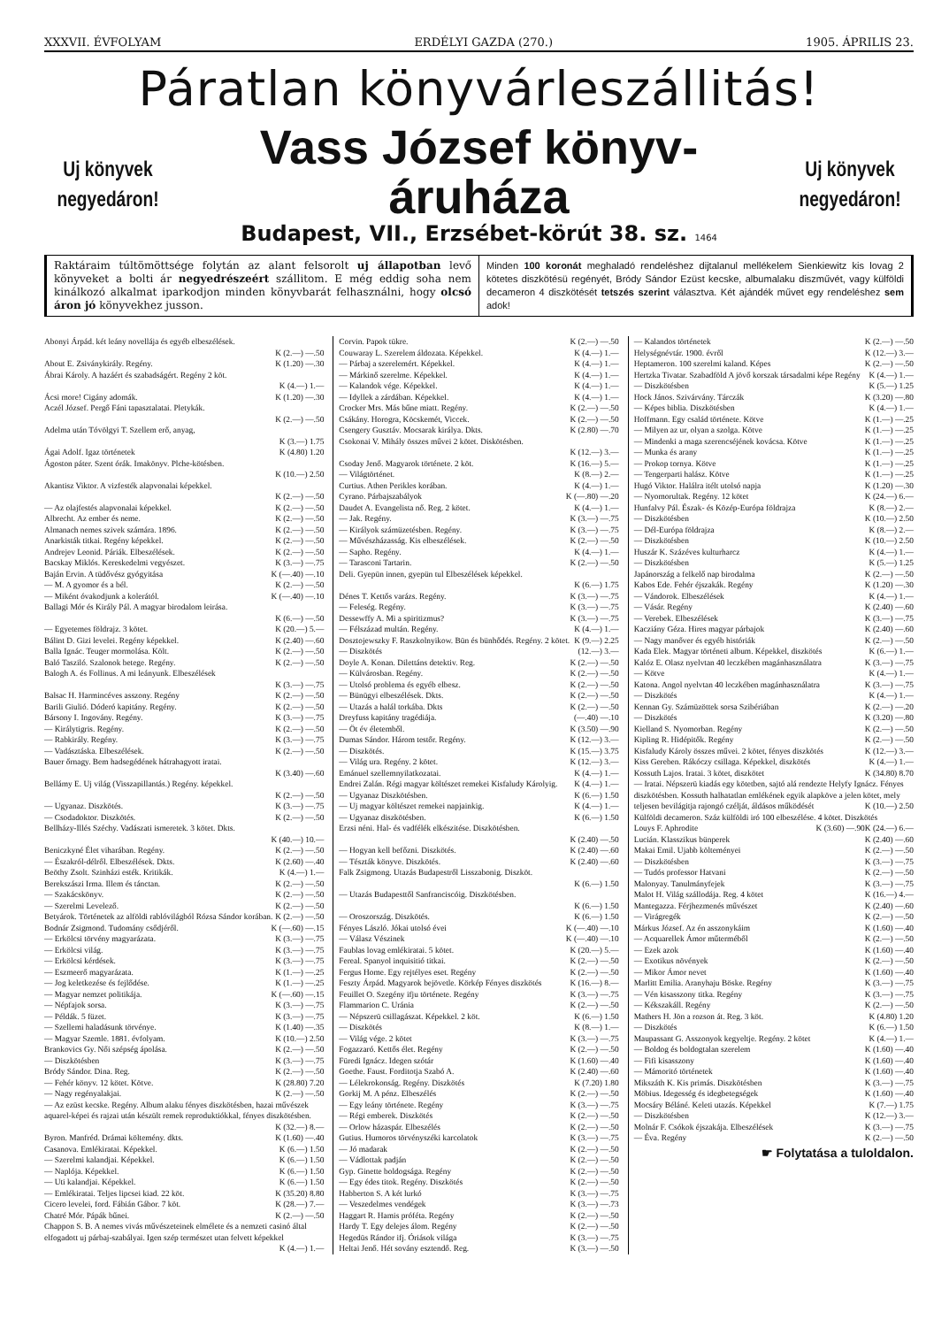XXXVII. ÉVFOLYAM ERDÉLYI GAZDA (270.) 1905. ÁPRILIS 23.
Páratlan könyvárleszállitás!
Uj könyvek
negyedáron!
Vass József könyv-áruháza
Budapest, VII., Erzsébet-körút 38. sz. 1464
Uj könyvek
negyedáron!
Raktáraim túltömöttsége folytán az alant felsorolt uj állapotban levő könyveket a bolti ár negyedrészeért szállitom. E még eddig soha nem kinálkozó alkalmat iparkodjon minden könyvbarát felhasználni, hogy olcsó áron jó könyvekhez jusson.
Minden 100 koronát meghaladó rendeléshez dijtalanul mellékelem Sienkiewitz kis lovag 2 kötetes diszkötésü regényét, Bródy Sándor Ezüst kecske, albumalaku diszművét, vagy külföldi decameron 4 diszkötését tetszés szerint választva. Két ajándék művet egy rendeléshez sem adok!
Abonyi Árpád. két leány novellája és egyéb elbeszélések.
K (2.—) —.50
About E. Zsiványkirály. Regény. K (1.20) —.30
Ábrai Károly. A hazáért és szabadságért. Regény 2 köt.
K (4.—) 1.—
Ácsi more! Cigány adomák. K (1.20) —.30
Aczél József. Pergő Fáni tapasztalatai. Pletykák.
K (2.—) —.50
Adelma után Tóvölgyi T. Szellem erő, anyag,
K (3.—) 1.75
Ágai Adolf. Igaz történetek K (4.80) 1.20
Ágoston páter. Szent órák. Imakönyv. Plche-kötésben.
K (10.—) 2.50
Akantisz Viktor. A vizfesték alapvonalai képekkel.
K (2.—) —.50
— Az olajfestés alapvonalai képekkel. K (2.—) —.50
Albrecht. Az ember és neme. K (2.—) —.50
Almanach nemes szivek számára. 1896. K (2.—) —.50
Anarkisták titkai. Regény képekkel. K (2.—) —.50
Andrejev Leonid. Páriák. Elbeszélések. K (2.—) —.50
Bacskay Miklós. Kereskedelmi vegyészet. K (3.—) —.75
Baján Ervin. A tüdővész gyógyitása K (—.40) —.10
— M. A gyomor és a bél. K (2.—) —.50
— Miként óvakodjunk a kolerától. K (—.40) —.10
Ballagi Mór és Király Pál. A magyar birodalom leirása.
K (6.—) —.50
— Egyetemes földrajz. 3 kötet. K (20.—) 5.—
Bálint D. Gizi levelei. Regény képekkel. K (2.40) —.60
Balla Ignác. Teuger mormolása. Költ. K (2.—) —.50
Baló Tasziló. Szalonok betege. Regény. K (2.—) —.50
Balogh A. és Follinus. A mi leányunk. Elbeszélések
K (3.—) —.75
Balsac H. Harmincéves asszony. Regény K (2.—) —.50
Barili Giulió. Dóderó kapitány. Regény. K (2.—) —.50
Bársony I. Ingovány. Regény. K (3.—) —.75
— Királytigris. Regény. K (2.—) —.50
— Rabkirály. Regény. K (3.—) —.75
— Vadásztáska. Elbeszélések. K (2.—) —.50
Bauer őrnagy. Bem hadsegédének hátrahagyott iratai.
K (3.40) —.60
Bellámy E. Uj világ (Visszapillantás.) Regény. képekkel.
K (2.—) —.50
— Ugyanaz. Diszkötés. K (3.—) —.75
— Csodadoktor. Diszkötés. K (2.—) —.50
Bellházy-Illés Széchy. Vadászati ismeretek. 3 kötet. Dkts.
K (40.—) 10.—
Beniczkyné Élet viharában. Regény. K (2.—) —.50
— Északról-délről. Elbeszélések. Dkts. K (2.60) —.40
Beöthy Zsolt. Szinházi esték. Kritikák. K (4.—) 1.—
Berekszászi Irma. Illem és tánctan. K (2.—) —.50
— Szakácskönyv. K (2.—) —.50
— Szerelmi Levelező. K (2.—) —.50
Betyárok. Történetek az alföldi rablóvilágból Rózsa Sándor korában. K (2.—) —.50
Bodnár Zsigmond. Tudomány csődjéről. K (—.60) —.15
— Erkölcsi törvény magyarázata. K (3.—) —.75
— Erkölcsi világ. K (3.—) —.75
— Erkölcsi kérdések. K (3.—) —.75
— Eszmeerő magyarázata. K (1.—) —.25
— Jog keletkezése és fejlődése. K (1.—) —.25
— Magyar nemzet politikája. K (—.60) —.15
— Népfajok sorsa. K (3.—) —.75
— Példák. 5 füzet. K (3.—) —.75
— Szellemi haladásunk törvénye. K (1.40) —.35
— Magyar Szemle. 1881. évfolyam. K (10.—) 2.50
Brankovics Gy. Női szépség ápolása. K (2.—) —.50
— Diszkötésben K (3.—) —.75
Bródy Sándor. Dina. Reg. K (2.—) —.50
— Fehér könyv. 12 kötet. Kötve. K (28.80) 7.20
— Nagy regényalakjai. K (2.—) —.50
— Az ezüst kecske. Regény. Album alaku fényes diszkötésben, hazai művészek aquarel-képei és rajzai után készült remek reproduktiókkal, fényes diszkötésben.
K (32.—) 8.—
Byron. Manfréd. Drámai költemény. dkts. K (1.60) —.40
Casanova. Emlékiratai. Képekkel. K (6.—) 1.50
— Szerelmi kalandjai. Képekkel. K (6.—) 1.50
— Naplója. Képekkel. K (6.—) 1.50
— Uti kalandjai. Képekkel. K (6.—) 1.50
— Emlékiratai. Teljes lipcsei kiad. 22 köt. K (35.20) 8.80
Cicero levelei, ford. Fábián Gábor. 7 köt. K (28.—) 7.—
Chatré Mór. Pápák bűnei. K (2.—) —.50
Chappon S. B. A nemes vivás művészeteinek elmélete és a nemzeti casinó által elfogadott uj párbaj-szabályai. Igen szép természet utan felvett képekkel
K (4.—) 1.—
Corvin. Papok tükre. K (2.—) —.50
Couwaray L. Szerelem áldozata. Képekkel. K (4.—) 1.—
— Párbaj a szerelemért. Képekkel. K (4.—) 1.—
— Márkinő szerelme. Képekkel. K (4.—) 1.—
— Kalandok vége. Képekkel. K (4.—) 1.—
— Idyllek a zárdában. Képekkel. K (4.—) 1.—
Crocker Mrs. Más bűne miatt. Regény. K (2.—) —.50
Csákány. Horogra, Köcskemét, Viccek. K (2.—) —.50
Csengery Gusztáv. Mocsarak királya. Dkts. K (2.80) —.70
Csokonai V. Mihály összes művei 2 kötet. Diskötésben.
K (12.—) 3.—
Csoday Jenő. Magyarok története. 2 köt. K (16.—) 5.—
— Világtörténet. K (8.—) 2.—
Curtius. Athen Perikles korában. K (4.—) 1.—
Cyrano. Párbajszabályok K (—.80) —.20
Daudet A. Evangelista nő. Reg. 2 kötet. K (4.—) 1.—
— Jak. Regény. K (3.—) —.75
— Királyok számüzetésben. Regény. K (3.—) —.75
— Művészházasság. Kis elbeszélések. K (2.—) —.50
— Sapho. Regény. K (4.—) 1.—
— Tarasconi Tartarin. K (2.—) —.50
Deli. Gyepün innen, gyepün tul Elbeszélések képekkel.
K (6.—) 1.75
Dénes T. Kettős varázs. Regény. K (3.—) —.75
— Feleség. Regény. K (3.—) —.75
Dessewffy A. Mi a spiritizmus? K (3.—) —.75
— Félszázad multán. Regény. K (4.—) 1.—
Dosztojewszky F. Raszkolnyikow. Bün és bünhődés. Regény. 2 kötet. K (9.—) 2.25
— Diszkötés (12.—) 3.—
Doyle A. Konan. Dilettáns detektiv. Reg. K (2.—) —.50
— Külvárosban. Regény. K (2.—) —.50
— Utolsó problema és egyéb elbesz. K (2.—) —.50
— Bünügyi elbeszélések. Dkts. K (2.—) —.50
— Utazás a halál torkába. Dkts K (2.—) —.50
Dreyfuss kapitány tragédiája. (—.40) —.10
— Öt év életemből. K (3.50) —.90
Dumas Sándor. Három testőr. Regény. K (12.—) 3.—
— Diszkötés. K (15.—) 3.75
— Világ ura. Regény. 2 kötet. K (12.—) 3.—
Emánuel szellemnyilatkozatai. K (4.—) 1.—
Endrei Zalán. Régi magyar költészet remekei Kisfaludy Károlyig. K (4.—) 1.—
— Ugyanaz Diszkötésben. K (6.—) 1.50
— Uj magyar költészet remekei napjainkig. K (4.—) 1.—
— Ugyanaz diszkötésben. K (6.—) 1.50
Erzsi néni. Hal- és vadfélék elkészitése. Diszkötésben.
K (2.40) —.50
— Hogyan kell befőzni. Diszkötés. K (2.40) —.60
— Tészták könyve. Diszkötés. K (2.40) —.60
Falk Zsigmong. Utazás Budapestről Lisszabonig. Diszköt.
K (6.—) 1.50
— Utazás Budapesttől Sanfranciscóig. Diszkötésben.
K (6.—) 1.50
— Oroszország. Diszkötés. K (6.—) 1.50
Fényes László. Jókai utolsó évei K (—.40) —.10
— Válasz Vészinek K (—.40) —.10
Faublas lovag emlékiratai. 5 kötet. K (20.—) 5.—
Fereal. Spanyol inquisitió titkai. K (2.—) —.50
Fergus Home. Egy rejtélyes eset. Regény K (2.—) —.50
Feszty Árpád. Magyarok bejövetle. Körkép Fényes diszkötés K (16.—) 8.—
Feuillet O. Szegény ifju története. Regény K (3.—) —.75
Flammarion C. Uránia K (2.—) —.50
— Népszerü csillagászat. Képekkel. 2 köt. K (6.—) 1.50
— Diszkötés K (8.—) 1.—
— Világ vége. 2 kötet K (3.—) —.75
Fogazzaró. Kettős élet. Regény K (2.—) —.50
Füredi Ignácz. Idegen szótár K (1.60) —.40
Goethe. Faust. Forditotja Szabó A. K (2.40) —.60
— Lélekrokonság. Regény. Diszkötés K (7.20) 1.80
Gorkij M. A pénz. Elbeszélés K (2.—) —.50
— Egy leány története. Regény K (3.—) —.75
— Régi emberek. Diszkötés K (2.—) —.50
— Orlow házaspár. Elbeszélés K (2.—) —.50
Gutius. Humoros törvényszéki karcolatok K (3.—) —.75
— Jó madarak K (2.—) —.50
— Vádlottak padján K (2.—) —.50
Gyp. Ginette boldogsága. Regény K (2.—) —.50
— Egy édes titok. Regény. Diszkötés K (2.—) —.50
Habberton S. A két lurkó K (3.—) —.75
— Veszedelmes vendégek K (3.—) —.73
Haggart R. Hamis próféta. Regény K (2.—) —.50
Hardy T. Egy delejes álom. Regény K (2.—) —.50
Hegedüs Rándor ifj. Óriások világa K (3.—) —.75
Heltai Jenő. Hét sovány esztendő. Reg. K (3.—) —.50
— Kalandos történetek K (2.—) —.50
Helységnévtár. 1900. évről K (12.—) 3.—
Heptameron. 100 szerelmi kaland. Képes K (2.—) —.50
Hertzka Tivatar. Szabadföld A jövő korszak társadalmi képe Regény K (4.—) 1.—
— Diszkötésben K (5.—) 1.25
Hock János. Szivárvány. Tárczák K (3.20) —.80
— Képes biblia. Diszkötésben K (4.—) 1.—
Hoffmann. Egy család története. Kötve K (1.—) —.25
— Milyen az ur, olyan a szolga. Kötve K (1.—) —.25
— Mindenki a maga szerencséjének kovácsa. Kötve K (1.—) —.25
— Munka és arany K (1.—) —.25
— Prokop tornya. Kötve K (1.—) —.25
— Tengerparti halász. Kötve K (1.—) —.25
Hugó Viktor. Halálra itélt utolsó napja K (1.20) —.30
— Nyomorultak. Regény. 12 kötet K (24.—) 6.—
Hunfalvy Pál. Észak- és Közép-Európa földrajza K (8.—) 2.—
— Diszkötésben K (10.—) 2.50
— Dél-Európa földrajza K (8.—) 2.—
— Diszkötésben K (10.—) 2.50
Huszár K. Százéves kulturharcz K (4.—) 1.—
— Diszkötésben K (5.—) 1.25
Japánország a felkelő nap birodalma K (2.—) —.50
Kabos Ede. Fehér éjszakák. Regény K (1.20) —.30
— Vándorok. Elbeszélések K (4.—) 1.—
— Vásár. Regény K (2.40) —.60
— Verebek. Elbeszélések K (3.—) —.75
Kacziány Géza. Hires magyar párbajok K (2.40) —.60
— Nagy manőver és egyéb históriák K (2.—) —.50
Kada Elek. Magyar történeti album. Képekkel, diszkötés K (6.—) 1.—
Kalóz E. Olasz nyelvtan 40 leczkében magánhasználatra K (3.—) —.75
— Kötve K (4.—) 1.—
Katona. Angol nyelvtan 40 leczkében magánhasználatra K (3.—) —.75
— Diszkötés K (4.—) 1.—
Kennan Gy. Számüzöttek sorsa Szibériában K (2.—) —.20
— Diszkötés K (3.20) —.80
Kielland S. Nyomorban. Regény K (2.—) —.50
Kipling R. Hidépitők. Regény K (2.—) —.50
Kisfaludy Károly összes művei. 2 kötet, fényes diszkötés K (12.—) 3.—
Kiss Gereben. Rákóczy csillaga. Képekkel, diszkötés K (4.—) 1.—
Kossuth Lajos. Iratai. 3 kötet, diszkötet K (34.80) 8.70
— Iratai. Népszerü kiadás egy kötetben, sajtó alá rendezte Helyfy Ignácz. Fényes diszkötésben. Kossuth halhatatlan emlékének egyik alapköve a jelen kötet, mely teljesen bevilágitja rajongó czélját, áldásos működését K (10.—) 2.50
Külföldi decameron. Száz külföldi iró 100 elbeszélése. 4 kötet. Diszkötés K (24.—) 6.—
Louys F. Aphrodite K (3.60) —.90
Lucián. Klasszikus bünperek K (2.40) —.60
Makai Emil. Ujabb költeményei K (2.—) —.50
— Diszkötésben K (3.—) —.75
— Tudós professor Hatvani K (2.—) —.50
Malonyay. Tanulmányfejek K (3.—) —.75
Malot H. Világ szállodája. Reg. 4 kötet K (16.—) 4.—
Mantegazza. Férjhezmenés művészet K (2.40) —.60
— Virágregék K (2.—) —.50
Márkus József. Az én asszonykáim K (1.60) —.40
— Acquarellek Ámor műterméből K (2.—) —.50
— Ezek azok K (1.60) —.40
— Exotikus növények K (2.—) —.50
— Mikor Ámor nevet K (1.60) —.40
Marlitt Emilia. Aranyhaju Böske. Regény K (3.—) —.75
— Vén kisasszony titka. Regény K (3.—) —.75
— Kékszakáll. Regény K (2.—) —.50
Mathers H. Jön a rozson át. Reg. 3 köt. K (4.80) 1.20
— Diszkötés K (6.—) 1.50
Maupassant G. Asszonyok kegyeltje. Regény. 2 kötet K (4.—) 1.—
— Boldog és boldogtalan szerelem K (1.60) —.40
— Fifi kisasszony K (1.60) —.40
— Mámoritó történetek K (1.60) —.40
Mikszáth K. Kis primás. Diszkötésben K (3.—) —.75
Möbius. Idegesség és idegbetegségek K (1.60) —.40
Mocsáry Béláné. Keleti utazás. Képekkel K (7.—) 1.75
— Diszkötésben K (12.—) 3.—
Molnár F. Csókok éjszakája. Elbeszélések K (3.—) —.75
— Éva. Regény K (2.—) —.50
☛ Folytatása a tuloldalon.